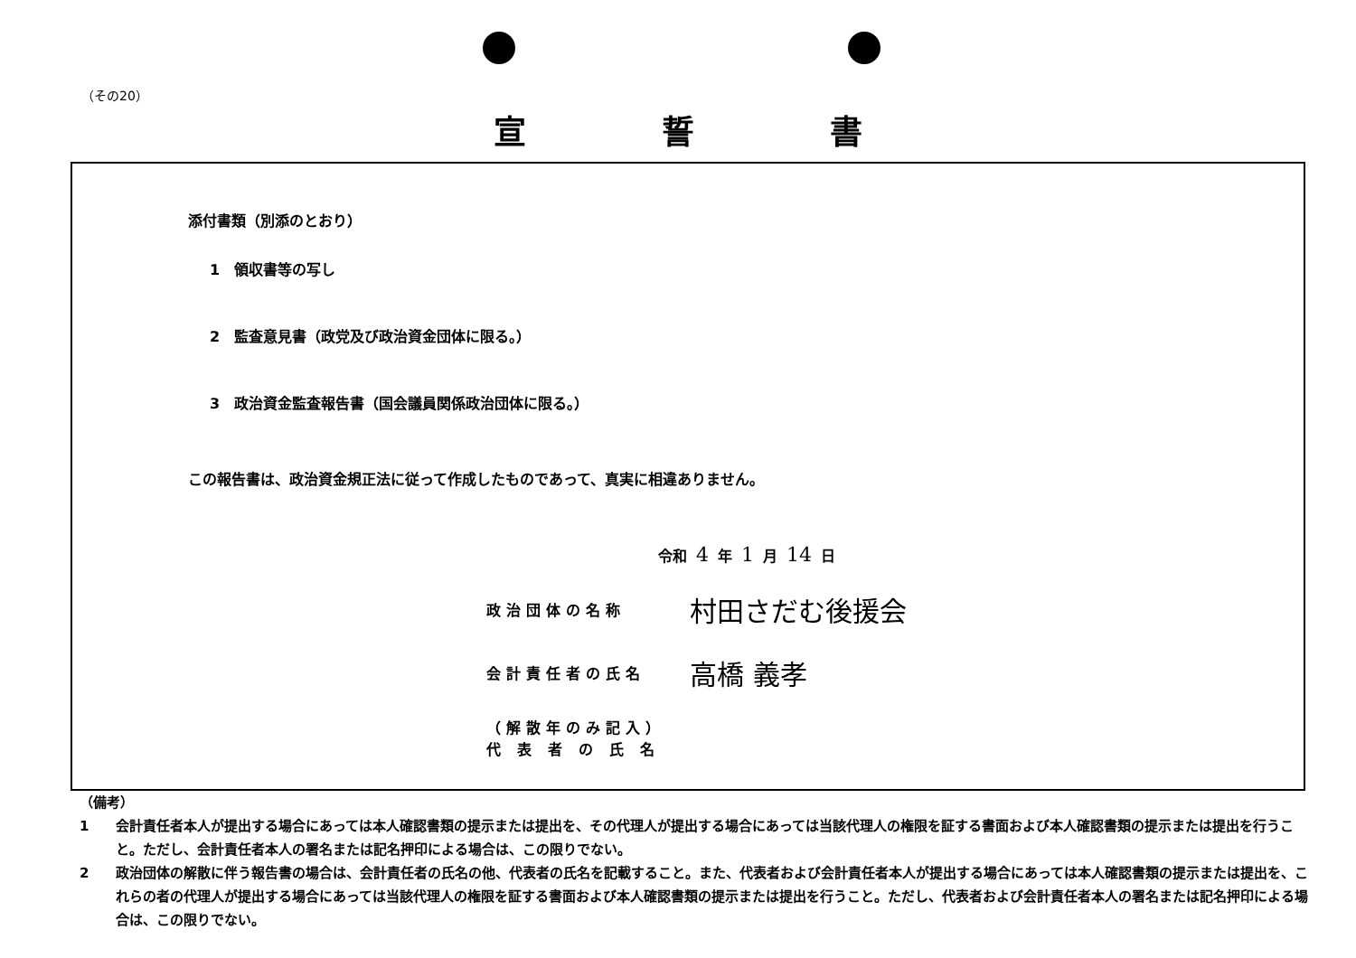（その20）
宣誓書
添付書類（別添のとおり）
1　領収書等の写し
2　監査意見書（政党及び政治資金団体に限る。）
3　政治資金監査報告書（国会議員関係政治団体に限る。）
この報告書は、政治資金規正法に従って作成したものであって、真実に相違ありません。
令和 4 年 1 月 14 日
政治団体の名称 村田さだむ後援会
会計責任者の氏名 高橋 義孝
（解散年のみ記入）
代表者の氏名
（備考）
1 会計責任者本人が提出する場合にあっては本人確認書類の提示または提出を、その代理人が提出する場合にあっては当該代理人の権限を証する書面および本人確認書類の提示または提出を行うこと。ただし、会計責任者本人の署名または記名押印による場合は、この限りでない。
2 政治団体の解散に伴う報告書の場合は、会計責任者の氏名の他、代表者の氏名を記載すること。また、代表者および会計責任者本人が提出する場合にあっては本人確認書類の提示または提出を、これらの者の代理人が提出する場合にあっては当該代理人の権限を証する書面および本人確認書類の提示または提出を行うこと。ただし、代表者および会計責任者本人の署名または記名押印による場合は、この限りでない。